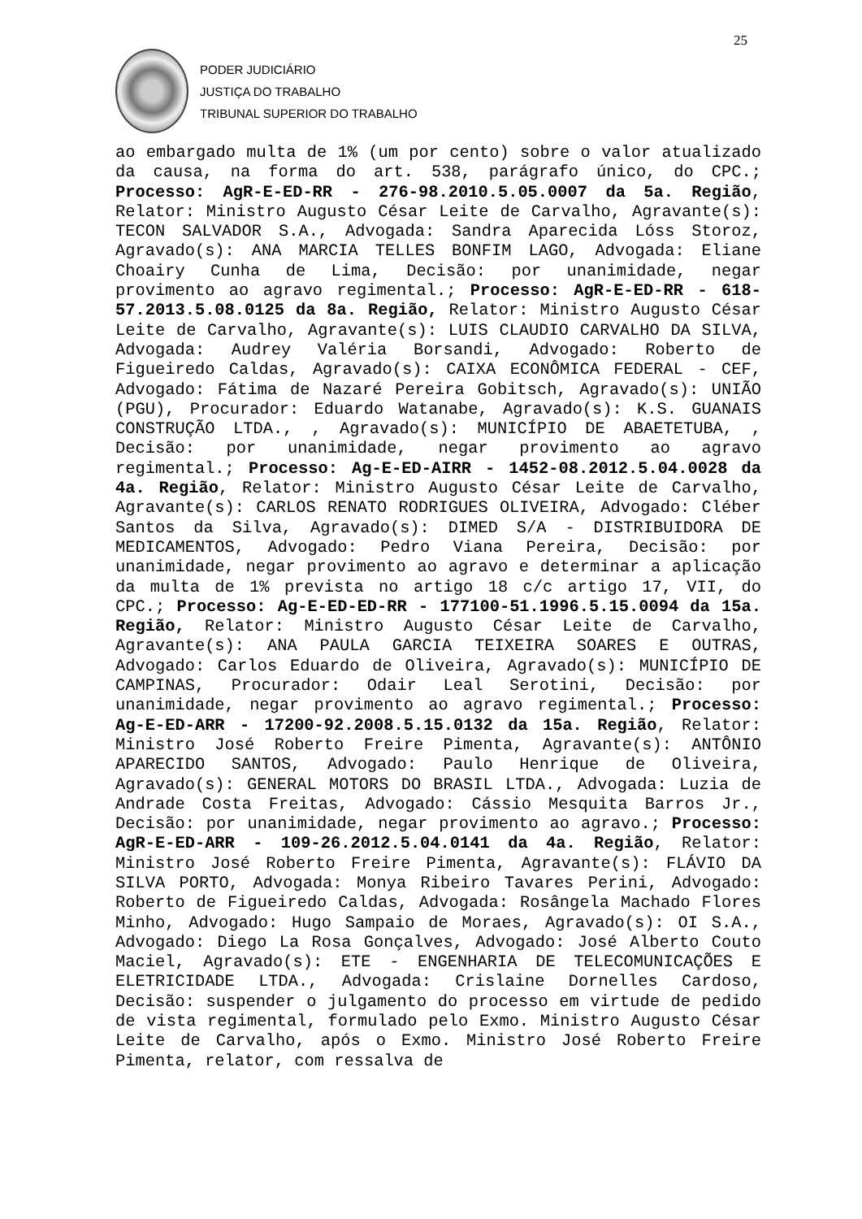25
PODER JUDICIÁRIO
JUSTIÇA DO TRABALHO
TRIBUNAL SUPERIOR DO TRABALHO
ao embargado multa de 1% (um por cento) sobre o valor atualizado da causa, na forma do art. 538, parágrafo único, do CPC.; Processo: AgR-E-ED-RR - 276-98.2010.5.05.0007 da 5a. Região, Relator: Ministro Augusto César Leite de Carvalho, Agravante(s): TECON SALVADOR S.A., Advogada: Sandra Aparecida Lóss Storoz, Agravado(s): ANA MARCIA TELLES BONFIM LAGO, Advogada: Eliane Choairy Cunha de Lima, Decisão: por unanimidade, negar provimento ao agravo regimental.; Processo: AgR-E-ED-RR - 618-57.2013.5.08.0125 da 8a. Região, Relator: Ministro Augusto César Leite de Carvalho, Agravante(s): LUIS CLAUDIO CARVALHO DA SILVA, Advogada: Audrey Valéria Borsandi, Advogado: Roberto de Figueiredo Caldas, Agravado(s): CAIXA ECONÔMICA FEDERAL - CEF, Advogado: Fátima de Nazaré Pereira Gobitsch, Agravado(s): UNIÃO (PGU), Procurador: Eduardo Watanabe, Agravado(s): K.S. GUANAIS CONSTRUÇÃO LTDA., , Agravado(s): MUNICÍPIO DE ABAETETUBA, , Decisão: por unanimidade, negar provimento ao agravo regimental.; Processo: Ag-E-ED-AIRR - 1452-08.2012.5.04.0028 da 4a. Região, Relator: Ministro Augusto César Leite de Carvalho, Agravante(s): CARLOS RENATO RODRIGUES OLIVEIRA, Advogado: Cléber Santos da Silva, Agravado(s): DIMED S/A - DISTRIBUIDORA DE MEDICAMENTOS, Advogado: Pedro Viana Pereira, Decisão: por unanimidade, negar provimento ao agravo e determinar a aplicação da multa de 1% prevista no artigo 18 c/c artigo 17, VII, do CPC.; Processo: Ag-E-ED-ED-RR - 177100-51.1996.5.15.0094 da 15a. Região, Relator: Ministro Augusto César Leite de Carvalho, Agravante(s): ANA PAULA GARCIA TEIXEIRA SOARES E OUTRAS, Advogado: Carlos Eduardo de Oliveira, Agravado(s): MUNICÍPIO DE CAMPINAS, Procurador: Odair Leal Serotini, Decisão: por unanimidade, negar provimento ao agravo regimental.; Processo: Ag-E-ED-ARR - 17200-92.2008.5.15.0132 da 15a. Região, Relator: Ministro José Roberto Freire Pimenta, Agravante(s): ANTÔNIO APARECIDO SANTOS, Advogado: Paulo Henrique de Oliveira, Agravado(s): GENERAL MOTORS DO BRASIL LTDA., Advogada: Luzia de Andrade Costa Freitas, Advogado: Cássio Mesquita Barros Jr., Decisão: por unanimidade, negar provimento ao agravo.; Processo: AgR-E-ED-ARR - 109-26.2012.5.04.0141 da 4a. Região, Relator: Ministro José Roberto Freire Pimenta, Agravante(s): FLÁVIO DA SILVA PORTO, Advogada: Monya Ribeiro Tavares Perini, Advogado: Roberto de Figueiredo Caldas, Advogada: Rosângela Machado Flores Minho, Advogado: Hugo Sampaio de Moraes, Agravado(s): OI S.A., Advogado: Diego La Rosa Gonçalves, Advogado: José Alberto Couto Maciel, Agravado(s): ETE - ENGENHARIA DE TELECOMUNICAÇÕES E ELETRICIDADE LTDA., Advogada: Crislaine Dornelles Cardoso, Decisão: suspender o julgamento do processo em virtude de pedido de vista regimental, formulado pelo Exmo. Ministro Augusto César Leite de Carvalho, após o Exmo. Ministro José Roberto Freire Pimenta, relator, com ressalva de